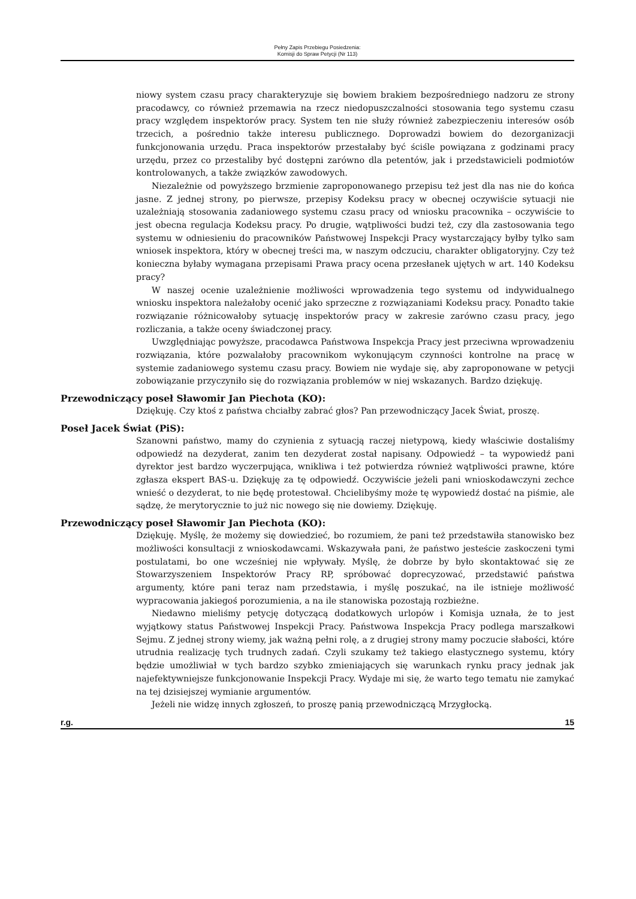Pełny Zapis Przebiegu Posiedzenia:
Komisji do Spraw Petycji (Nr 113)
niowy system czasu pracy charakteryzuje się bowiem brakiem bezpośredniego nadzoru ze strony pracodawcy, co również przemawia na rzecz niedopuszczalności stosowania tego systemu czasu pracy względem inspektorów pracy. System ten nie służy również zabezpieczeniu interesów osób trzecich, a pośrednio także interesu publicznego. Doprowadzi bowiem do dezorganizacji funkcjonowania urzędu. Praca inspektorów przestałaby być ściśle powiązana z godzinami pracy urzędu, przez co przestaliby być dostępni zarówno dla petentów, jak i przedstawicieli podmiotów kontrolowanych, a także związków zawodowych.
Niezależnie od powyższego brzmienie zaproponowanego przepisu też jest dla nas nie do końca jasne. Z jednej strony, po pierwsze, przepisy Kodeksu pracy w obecnej oczywiście sytuacji nie uzależniają stosowania zadaniowego systemu czasu pracy od wniosku pracownika – oczywiście to jest obecna regulacja Kodeksu pracy. Po drugie, wątpliwości budzi też, czy dla zastosowania tego systemu w odniesieniu do pracowników Państwowej Inspekcji Pracy wystarczający byłby tylko sam wniosek inspektora, który w obecnej treści ma, w naszym odczuciu, charakter obligatoryjny. Czy też konieczna byłaby wymagana przepisami Prawa pracy ocena przesłanek ujętych w art. 140 Kodeksu pracy?
W naszej ocenie uzależnienie możliwości wprowadzenia tego systemu od indywidualnego wniosku inspektora należałoby ocenić jako sprzeczne z rozwiązaniami Kodeksu pracy. Ponadto takie rozwiązanie różnicowałoby sytuację inspektorów pracy w zakresie zarówno czasu pracy, jego rozliczania, a także oceny świadczonej pracy.
Uwzględniając powyższe, pracodawca Państwowa Inspekcja Pracy jest przeciwna wprowadzeniu rozwiązania, które pozwalałoby pracownikom wykonującym czynności kontrolne na pracę w systemie zadaniowego systemu czasu pracy. Bowiem nie wydaje się, aby zaproponowane w petycji zobowiązanie przyczyniło się do rozwiązania problemów w niej wskazanych. Bardzo dziękuję.
Przewodniczący poseł Sławomir Jan Piechota (KO):
Dziękuję. Czy ktoś z państwa chciałby zabrać głos? Pan przewodniczący Jacek Świat, proszę.
Poseł Jacek Świat (PiS):
Szanowni państwo, mamy do czynienia z sytuacją raczej nietypową, kiedy właściwie dostaliśmy odpowiedź na dezyderat, zanim ten dezyderat został napisany. Odpowiedź – ta wypowiedź pani dyrektor jest bardzo wyczerpująca, wnikliwa i też potwierdza również wątpliwości prawne, które zgłasza ekspert BAS-u. Dziękuję za tę odpowiedź. Oczywiście jeżeli pani wnioskodawczyni zechce wnieść o dezyderat, to nie będę protestował. Chcielibyśmy może tę wypowiedź dostać na piśmie, ale sądzę, że merytorycznie to już nic nowego się nie dowiemy. Dziękuję.
Przewodniczący poseł Sławomir Jan Piechota (KO):
Dziękuję. Myślę, że możemy się dowiedzieć, bo rozumiem, że pani też przedstawiła stanowisko bez możliwości konsultacji z wnioskodawcami. Wskazywała pani, że państwo jesteście zaskoczeni tymi postulatami, bo one wcześniej nie wpływały. Myślę, że dobrze by było skontaktować się ze Stowarzyszeniem Inspektorów Pracy RP, spróbować doprecyzować, przedstawić państwa argumenty, które pani teraz nam przedstawia, i myślę poszukać, na ile istnieje możliwość wypracowania jakiegoś porozumienia, a na ile stanowiska pozostają rozbieżne.
Niedawno mieliśmy petycję dotyczącą dodatkowych urlopów i Komisja uznała, że to jest wyjątkowy status Państwowej Inspekcji Pracy. Państwowa Inspekcja Pracy podlega marszałkowi Sejmu. Z jednej strony wiemy, jak ważną pełni rolę, a z drugiej strony mamy poczucie słabości, które utrudnia realizację tych trudnych zadań. Czyli szukamy też takiego elastycznego systemu, który będzie umożliwiał w tych bardzo szybko zmieniających się warunkach rynku pracy jednak jak najefektywniejsze funkcjonowanie Inspekcji Pracy. Wydaje mi się, że warto tego tematu nie zamykać na tej dzisiejszej wymianie argumentów.
Jeżeli nie widzę innych zgłoszeń, to proszę panią przewodniczącą Mrzygłocką.
r.g. 15